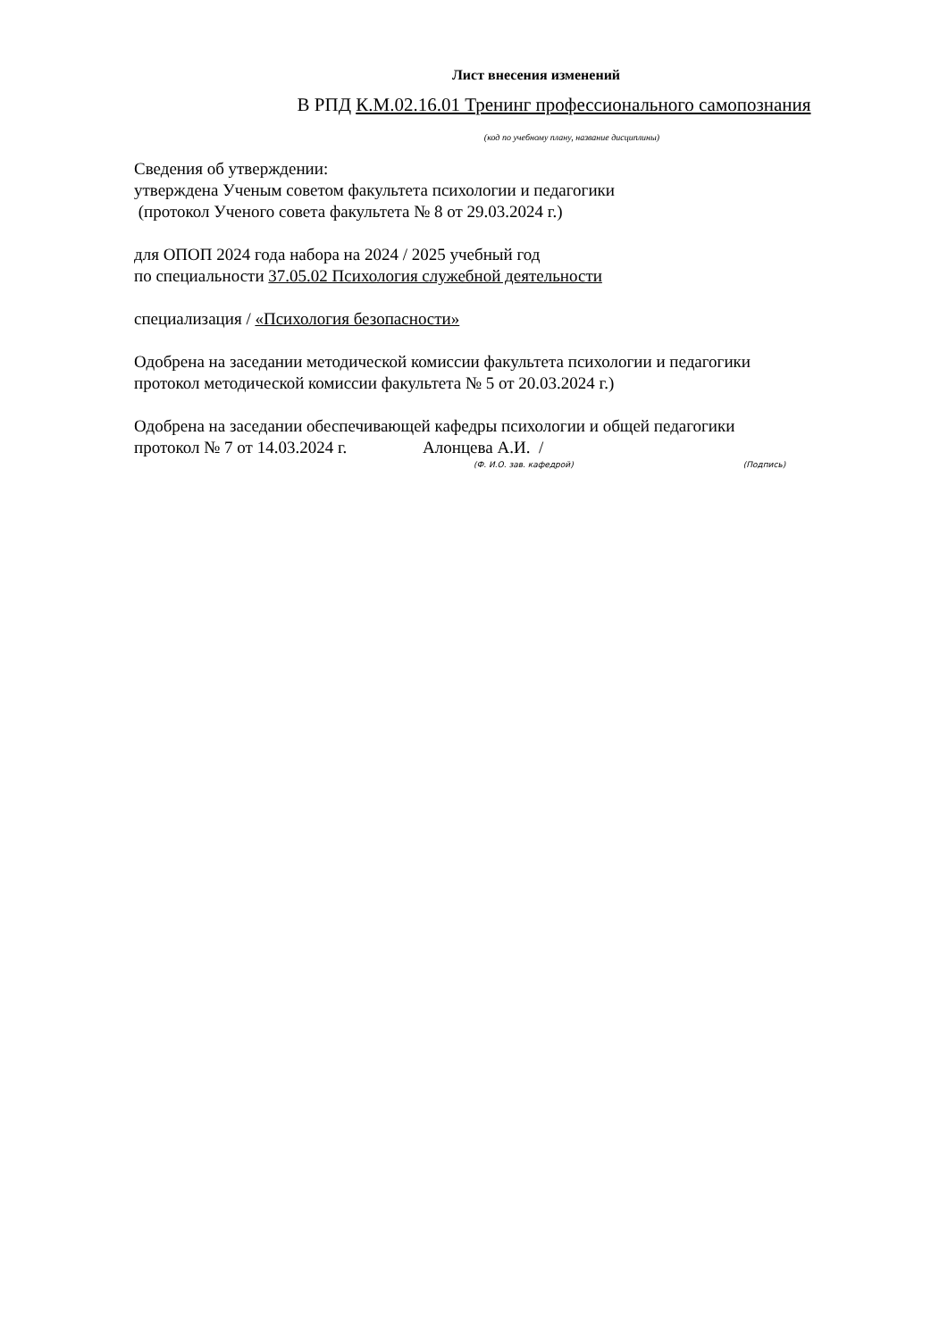Лист внесения изменений
В РПД К.М.02.16.01 Тренинг профессионального самопознания
(код по учебному плану, название дисциплины)
Сведения об утверждении:
утверждена Ученым советом факультета психологии и педагогики
(протокол Ученого совета факультета № 8 от 29.03.2024 г.)
для ОПОП 2024 года набора на 2024 / 2025 учебный год
по специальности 37.05.02 Психология служебной деятельности
специализация / «Психология безопасности»
Одобрена на заседании методической комиссии факультета психологии и педагогики
протокол методической комиссии факультета № 5 от 20.03.2024 г.)
Одобрена на заседании обеспечивающей кафедры психологии и общей педагогики
протокол № 7 от 14.03.2024 г. Алонцева А.И. /
(Ф. И.О. зав. кафедрой) (Подпись)